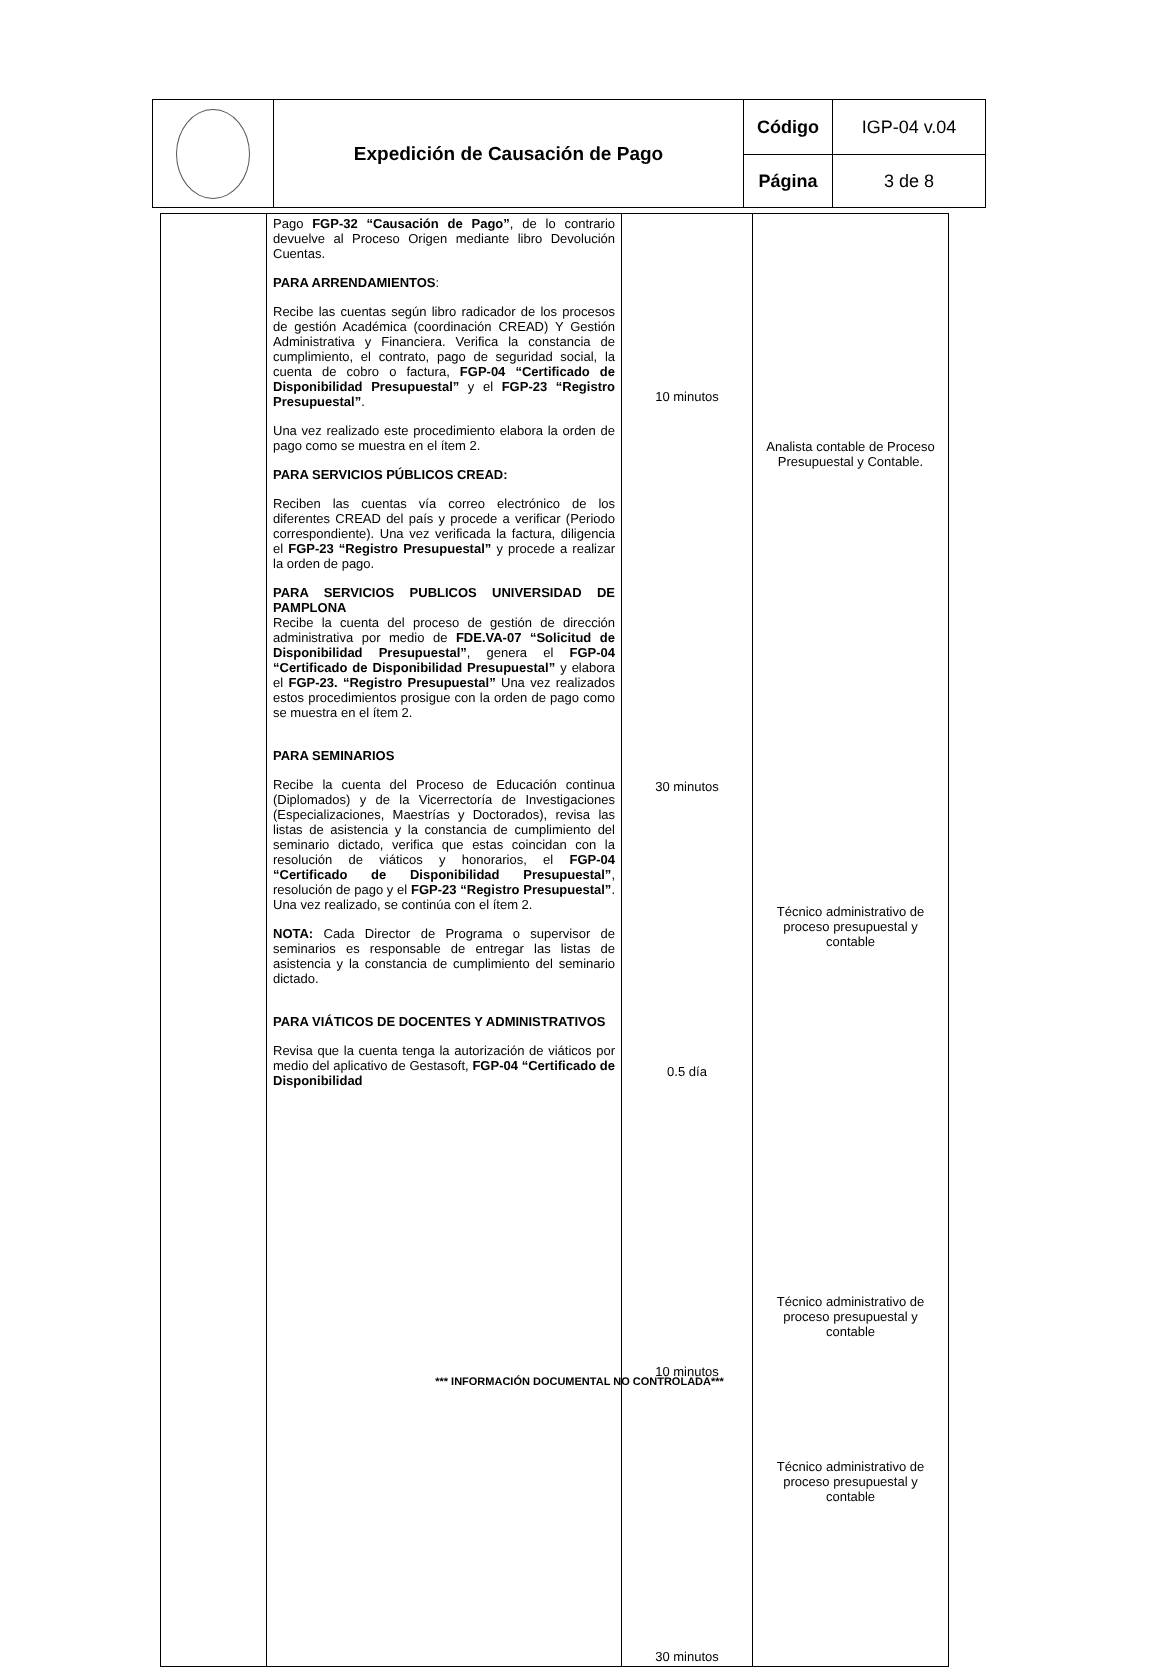| | Expedición de Causación de Pago | Código | IGP-04 v.04 |
| | | Página | 3 de 8 |
| | Pago FGP-32 “Causación de Pago” , de lo contrario devuelve al Proceso Origen mediante libro Devolución Cuentas. PARA ARRENDAMIENTOS : Recibe las cuentas según libro radicador de los procesos de gestión Académica (coordinación CREAD) Y Gestión Administrativa y Financiera. Verifica la constancia de cumplimiento, el contrato, pago de seguridad social, la cuenta de cobro o factura, FGP-04 “Certificado de Disponibilidad Presupuestal” y el FGP-23 “Registro Presupuestal” . Una vez realizado este procedimiento elabora la orden de pago como se muestra en el ítem 2. PARA SERVICIOS PÚBLICOS CREAD: Reciben las cuentas vía correo electrónico de los diferentes CREAD del país y procede a verificar (Periodo correspondiente). Una vez verificada la factura, diligencia el FGP-23 “Registro Presupuestal” y procede a realizar la orden de pago. PARA SERVICIOS PUBLICOS UNIVERSIDAD DE PAMPLONA Recibe la cuenta del proceso de gestión de dirección administrativa por medio de FDE.VA-07 “Solicitud de Disponibilidad Presupuestal” , genera el FGP-04 “Certificado de Disponibilidad Presupuestal” y elabora el FGP-23. “Registro Presupuestal” Una vez realizados estos procedimientos prosigue con la orden de pago como se muestra en el ítem 2. PARA SEMINARIOS Recibe la cuenta del Proceso de Educación continua (Diplomados) y de la Vicerrectoría de Investigaciones (Especializaciones, Maestrías y Doctorados), revisa las listas de asistencia y la constancia de cumplimiento del seminario dictado, verifica que estas coincidan con la resolución de viáticos y honorarios, el FGP-04 “Certificado de Disponibilidad Presupuestal” , resolución de pago y el FGP-23 “Registro Presupuestal” . Una vez realizado, se continúa con el ítem 2. NOTA: Cada Director de Programa o supervisor de seminarios es responsable de entregar las listas de asistencia y la constancia de cumplimiento del seminario dictado. PARA VIÁTICOS DE DOCENTES Y ADMINISTRATIVOS Revisa que la cuenta tenga la autorización de viáticos por medio del aplicativo de Gestasoft, FGP-04 “Certificado de Disponibilidad | 10 minutos 30 minutos 0.5 día 10 minutos 30 minutos | Analista contable de Proceso Presupuestal y Contable. Técnico administrativo de proceso presupuestal y contable Técnico administrativo de proceso presupuestal y contable Técnico administrativo de proceso presupuestal y contable |
*** INFORMACIÓN DOCUMENTAL NO CONTROLADA***